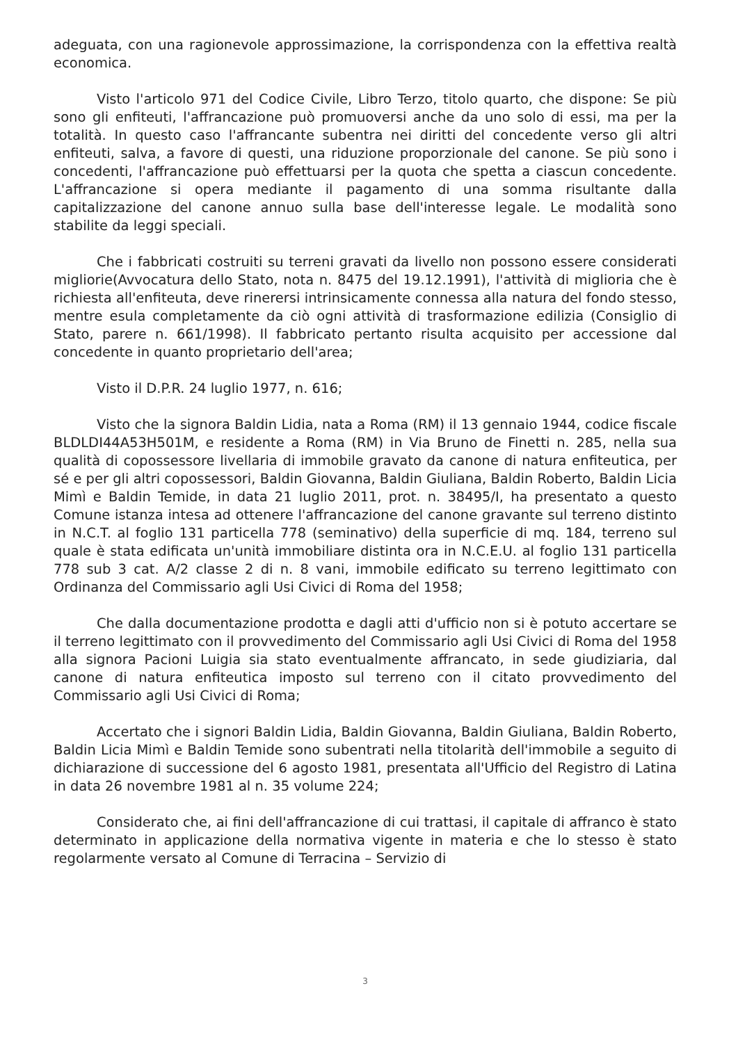adeguata, con una ragionevole approssimazione, la corrispondenza con la effettiva realtà economica.
Visto l'articolo 971 del Codice Civile, Libro Terzo, titolo quarto, che dispone: Se più sono gli enfiteuti, l'affrancazione può promuoversi anche da uno solo di essi, ma per la totalità. In questo caso l'affrancante subentra nei diritti del concedente verso gli altri enfiteuti, salva, a favore di questi, una riduzione proporzionale del canone. Se più sono i concedenti, l'affrancazione può effettuarsi per la quota che spetta a ciascun concedente. L'affrancazione si opera mediante il pagamento di una somma risultante dalla capitalizzazione del canone annuo sulla base dell'interesse legale. Le modalità sono stabilite da leggi speciali.
Che i fabbricati costruiti su terreni gravati da livello non possono essere considerati migliorie(Avvocatura dello Stato, nota n. 8475 del 19.12.1991), l'attività di miglioria che è richiesta all'enfiteuta, deve rinerersi intrinsicamente connessa alla natura del fondo stesso, mentre esula completamente da ciò ogni attività di trasformazione edilizia (Consiglio di Stato, parere n. 661/1998). Il fabbricato pertanto risulta acquisito per accessione dal concedente in quanto proprietario dell'area;
Visto il D.P.R. 24 luglio 1977, n. 616;
Visto che la signora Baldin Lidia, nata a Roma (RM) il 13 gennaio 1944, codice fiscale BLDLDI44A53H501M, e residente a Roma (RM) in Via Bruno de Finetti n. 285, nella sua qualità di copossessore livellaria di immobile gravato da canone di natura enfiteutica, per sé e per gli altri copossessori, Baldin Giovanna, Baldin Giuliana, Baldin Roberto, Baldin Licia Mimì e Baldin Temide, in data 21 luglio 2011, prot. n. 38495/I, ha presentato a questo Comune istanza intesa ad ottenere l'affrancazione del canone gravante sul terreno distinto in N.C.T. al foglio 131 particella 778 (seminativo) della superficie di mq. 184, terreno sul quale è stata edificata un'unità immobiliare distinta ora in N.C.E.U. al foglio 131 particella 778 sub 3 cat. A/2 classe 2 di n. 8 vani, immobile edificato su terreno legittimato con Ordinanza del Commissario agli Usi Civici di Roma del 1958;
Che dalla documentazione prodotta e dagli atti d'ufficio non si è potuto accertare se il terreno legittimato con il provvedimento del Commissario agli Usi Civici di Roma del 1958 alla signora Pacioni Luigia sia stato eventualmente affrancato, in sede giudiziaria, dal canone di natura enfiteutica imposto sul terreno con il citato provvedimento del Commissario agli Usi Civici di Roma;
Accertato che i signori Baldin Lidia, Baldin Giovanna, Baldin Giuliana, Baldin Roberto, Baldin Licia Mimì e Baldin Temide sono subentrati nella titolarità dell'immobile a seguito di dichiarazione di successione del 6 agosto 1981, presentata all'Ufficio del Registro di Latina in data 26 novembre 1981 al n. 35 volume 224;
Considerato che, ai fini dell'affrancazione di cui trattasi, il capitale di affranco è stato determinato in applicazione della normativa vigente in materia e che lo stesso è stato regolarmente versato al Comune di Terracina – Servizio di
3